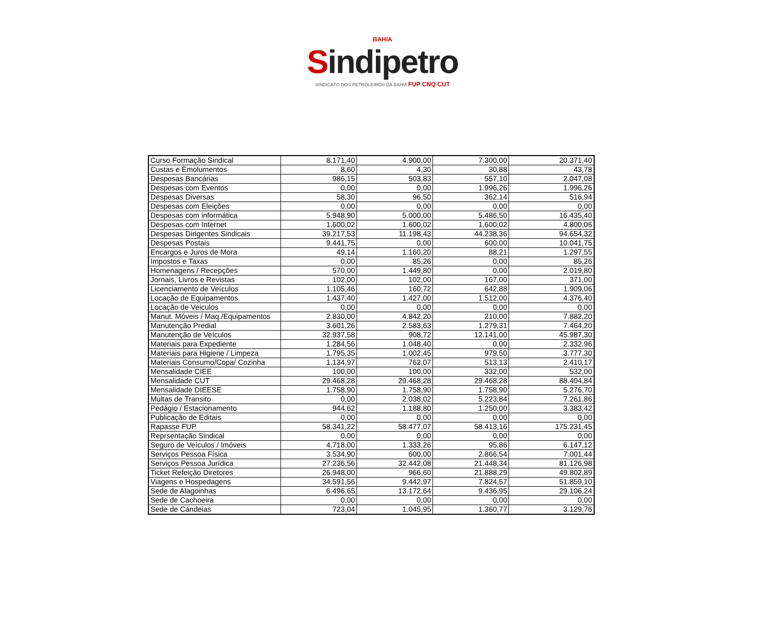BAHIA
Sindipetro
SINDICATO DOS PETROLEIROS DA BAHIA FUP CNQ CUT
| Curso Formação Sindical | 8.171,40 | 4.900,00 | 7.300,00 | 20.371,40 |
| Custas e Emolumentos | 8,60 | 4,30 | 30,88 | 43,78 |
| Despesas Bancárias | 986,15 | 503,83 | 557,10 | 2.047,08 |
| Despesas com Eventos | 0,00 | 0,00 | 1.996,26 | 1.996,26 |
| Despesas Diversas | 58,30 | 96,50 | 362,14 | 516,94 |
| Despesas com Eleições | 0,00 | 0,00 | 0,00 | 0,00 |
| Despesas com informática | 5.948,90 | 5.000,00 | 5.486,50 | 16.435,40 |
| Despesas com Internet | 1.600,02 | 1.600,02 | 1.600,02 | 4.800,06 |
| Despesas Dirigentes Sindicais | 39.217,53 | 11.198,43 | 44.238,36 | 94.654,32 |
| Despesas Postais | 9.441,75 | 0,00 | 600,00 | 10.041,75 |
| Encargos e Juros de Mora | 49,14 | 1.160,20 | 88,21 | 1.297,55 |
| Impostos e Taxas | 0,00 | 85,26 | 0,00 | 85,26 |
| Homenagens / Recepções | 570,00 | 1.449,80 | 0,00 | 2.019,80 |
| Jornais, Livros e Revistas | 102,00 | 102,00 | 167,00 | 371,00 |
| Licenciamento de Veículos | 1.105,46 | 160,72 | 642,88 | 1.909,06 |
| Locação de Equipamentos | 1.437,40 | 1.427,00 | 1.512,00 | 4.376,40 |
| Locação de Veiculos | 0,00 | 0,00 | 0,00 | 0,00 |
| Manut. Móveis / Maq./Equipamentos | 2.830,00 | 4.842,20 | 210,00 | 7.882,20 |
| Manutenção Predial | 3.601,26 | 2.583,63 | 1.279,31 | 7.464,20 |
| Manutenção de Veículos | 32.937,58 | 908,72 | 12.141,00 | 45.987,30 |
| Materiais para Expediente | 1.284,56 | 1.048,40 | 0,00 | 2.332,96 |
| Materiais para Higiene / Limpeza | 1.795,35 | 1.002,45 | 979,50 | 3.777,30 |
| Materiais Consumo/Copa/ Cozinha | 1.134,97 | 762,07 | 513,13 | 2.410,17 |
| Mensalidade CIEE | 100,00 | 100,00 | 332,00 | 532,00 |
| Mensalidade CUT | 29.468,28 | 29.468,28 | 29.468,28 | 88.404,84 |
| Mensalidade DIEESE | 1.758,90 | 1.758,90 | 1.758,90 | 5.276,70 |
| Multas de Transito | 0,00 | 2.038,02 | 5.223,84 | 7.261,86 |
| Pedágio / Estacionamento | 944,62 | 1.188,80 | 1.250,00 | 3.383,42 |
| Publicação de Editais | 0,00 | 0,00 | 0,00 | 0,00 |
| Rapasse FUP | 58.341,22 | 58.477,07 | 58.413,16 | 175.231,45 |
| Reprsentação Sindical | 0,00 | 0,00 | 0,00 | 0,00 |
| Seguro de Veículos / Imóveis | 4.718,00 | 1.333,26 | 95,86 | 6.147,12 |
| Serviços Pessoa Física | 3.534,90 | 600,00 | 2.866,54 | 7.001,44 |
| Serviços Pessoa Jurídica | 27.236,56 | 32.442,08 | 21.448,34 | 81.126,98 |
| Ticket Refeição Diretores | 26.948,00 | 966,60 | 21.888,29 | 49.802,89 |
| Viagens e Hospedagens | 34.591,56 | 9.442,97 | 7.824,57 | 51.859,10 |
| Sede de Alagoinhas | 6.496,65 | 13.172,64 | 9.436,95 | 29.106,24 |
| Sede de Cachoeira | 0,00 | 0,00 | 0,00 | 0,00 |
| Sede de Candeias | 723,04 | 1.045,95 | 1.360,77 | 3.129,76 |